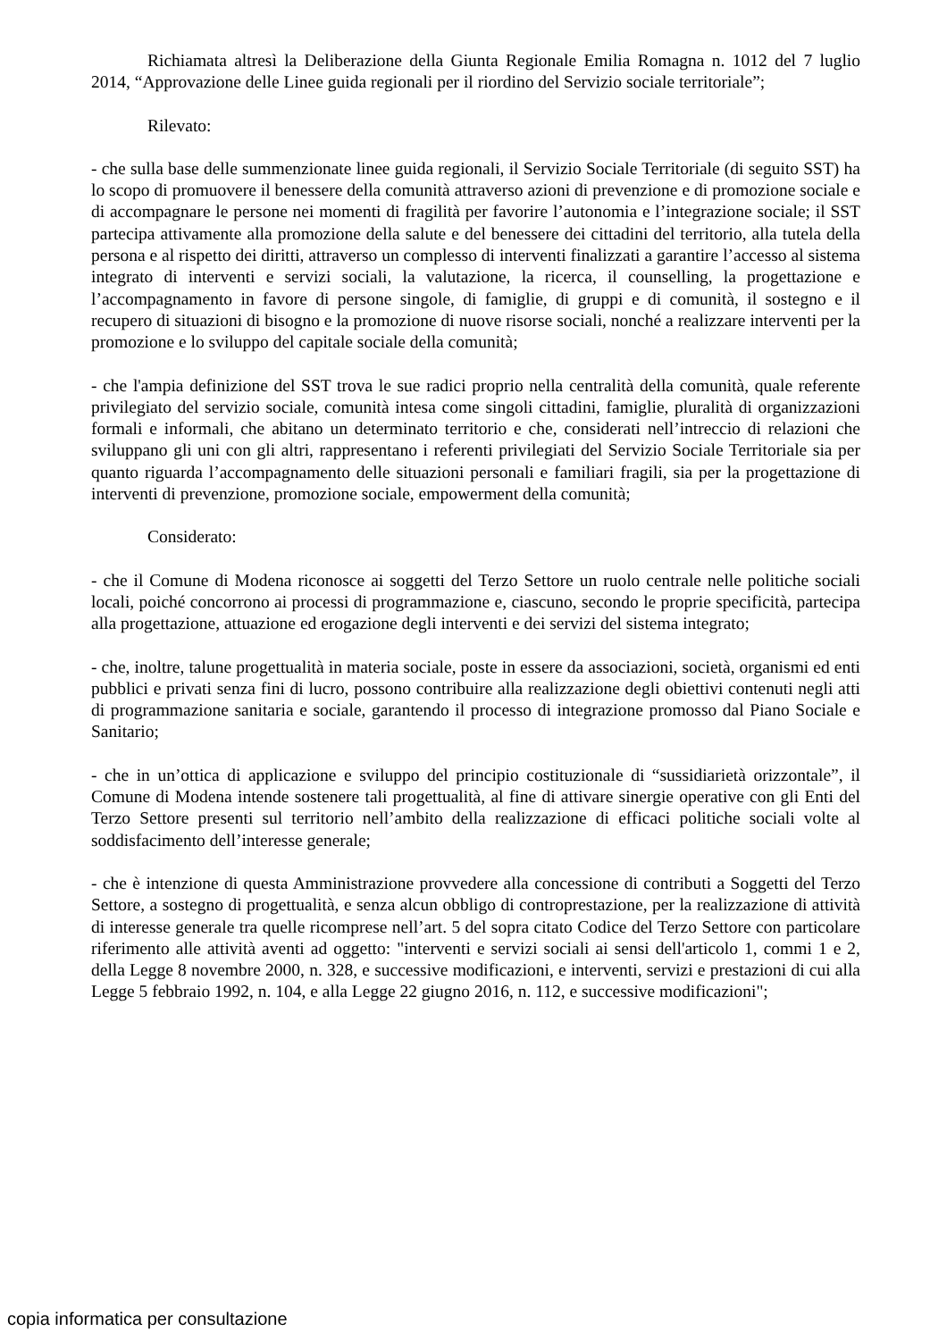Richiamata altresì la Deliberazione della Giunta Regionale Emilia Romagna n. 1012 del 7 luglio 2014, “Approvazione delle Linee guida regionali per il riordino del Servizio sociale territoriale”;
Rilevato:
- che sulla base delle summenzionate linee guida regionali, il Servizio Sociale Territoriale (di seguito SST) ha lo scopo di promuovere il benessere della comunità attraverso azioni di prevenzione e di promozione sociale e di accompagnare le persone nei momenti di fragilità per favorire l’autonomia e l’integrazione sociale; il SST partecipa attivamente alla promozione della salute e del benessere dei cittadini del territorio, alla tutela della persona e al rispetto dei diritti, attraverso un complesso di interventi finalizzati a garantire l’accesso al sistema integrato di interventi e servizi sociali, la valutazione, la ricerca, il counselling, la progettazione e l’accompagnamento in favore di persone singole, di famiglie, di gruppi e di comunità, il sostegno e il recupero di situazioni di bisogno e la promozione di nuove risorse sociali, nonché a realizzare interventi per la promozione e lo sviluppo del capitale sociale della comunità;
- che l'ampia definizione del SST trova le sue radici proprio nella centralità della comunità, quale referente privilegiato del servizio sociale, comunità intesa come singoli cittadini, famiglie, pluralità di organizzazioni formali e informali, che abitano un determinato territorio e che, considerati nell’intreccio di relazioni che sviluppano gli uni con gli altri, rappresentano i referenti privilegiati del Servizio Sociale Territoriale sia per quanto riguarda l’accompagnamento delle situazioni personali e familiari fragili, sia per la progettazione di interventi di prevenzione, promozione sociale, empowerment della comunità;
Considerato:
- che il Comune di Modena riconosce ai soggetti del Terzo Settore un ruolo centrale nelle politiche sociali locali, poiché concorrono ai processi di programmazione e, ciascuno, secondo le proprie specificità, partecipa alla progettazione, attuazione ed erogazione degli interventi e dei servizi del sistema integrato;
- che, inoltre, talune progettualità in materia sociale, poste in essere da associazioni, società, organismi ed enti pubblici e privati senza fini di lucro, possono contribuire alla realizzazione degli obiettivi contenuti negli atti di programmazione sanitaria e sociale, garantendo il processo di integrazione promosso dal Piano Sociale e Sanitario;
- che in un’ottica di applicazione e sviluppo del principio costituzionale di “sussidiarietà orizzontale”, il Comune di Modena intende sostenere tali progettualità, al fine di attivare sinergie operative con gli Enti del Terzo Settore presenti sul territorio nell’ambito della realizzazione di efficaci politiche sociali volte al soddisfacimento dell’interesse generale;
- che è intenzione di questa Amministrazione provvedere alla concessione di contributi a Soggetti del Terzo Settore, a sostegno di progettualità, e senza alcun obbligo di controprestazione, per la realizzazione di attività di interesse generale tra quelle ricomprese nell’art. 5 del sopra citato Codice del Terzo Settore con particolare riferimento alle attività aventi ad oggetto: "interventi e servizi sociali ai sensi dell'articolo 1, commi 1 e 2, della Legge 8 novembre 2000, n. 328, e successive modificazioni, e interventi, servizi e prestazioni di cui alla Legge 5 febbraio 1992, n. 104, e alla Legge 22 giugno 2016, n. 112, e successive modificazioni";
copia informatica per consultazione